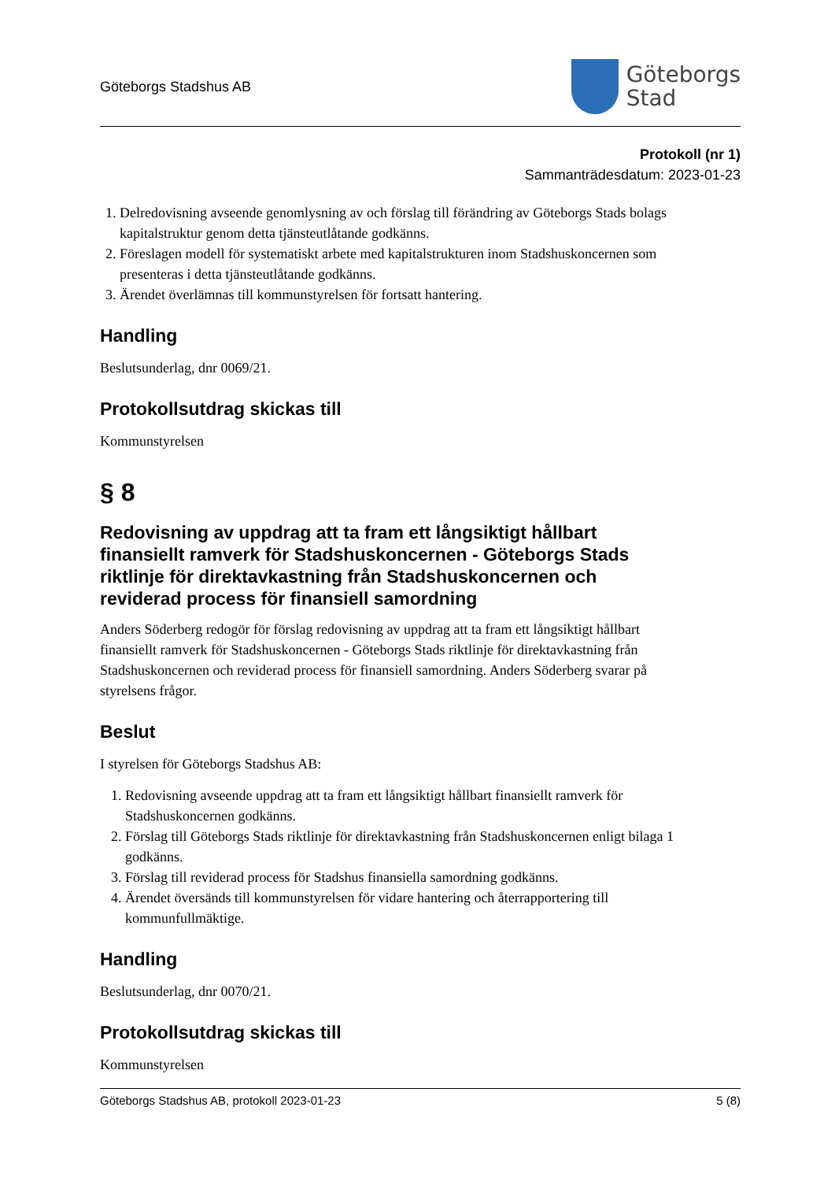Göteborgs Stadshus AB
Göteborgs
Stad
Protokoll (nr 1)
Sammanträdesdatum: 2023-01-23
1. Delredovisning avseende genomlysning av och förslag till förändring av Göteborgs Stads bolags kapitalstruktur genom detta tjänsteutlåtande godkänns.
2. Föreslagen modell för systematiskt arbete med kapitalstrukturen inom Stadshuskoncernen som presenteras i detta tjänsteutlåtande godkänns.
3. Ärendet överlämnas till kommunstyrelsen för fortsatt hantering.
Handling
Beslutsunderlag, dnr 0069/21.
Protokollsutdrag skickas till
Kommunstyrelsen
§ 8
Redovisning av uppdrag att ta fram ett långsiktigt hållbart finansiellt ramverk för Stadshuskoncernen - Göteborgs Stads riktlinje för direktavkastning från Stadshuskoncernen och reviderad process för finansiell samordning
Anders Söderberg redogör för förslag redovisning av uppdrag att ta fram ett långsiktigt hållbart finansiellt ramverk för Stadshuskoncernen - Göteborgs Stads riktlinje för direktavkastning från Stadshuskoncernen och reviderad process för finansiell samordning. Anders Söderberg svarar på styrelsens frågor.
Beslut
I styrelsen för Göteborgs Stadshus AB:
1. Redovisning avseende uppdrag att ta fram ett långsiktigt hållbart finansiellt ramverk för Stadshuskoncernen godkänns.
2. Förslag till Göteborgs Stads riktlinje för direktavkastning från Stadshuskoncernen enligt bilaga 1 godkänns.
3. Förslag till reviderad process för Stadshus finansiella samordning godkänns.
4. Ärendet översänds till kommunstyrelsen för vidare hantering och återrapportering till kommunfullmäktige.
Handling
Beslutsunderlag, dnr 0070/21.
Protokollsutdrag skickas till
Kommunstyrelsen
Göteborgs Stadshus AB, protokoll 2023-01-23 5 (8)